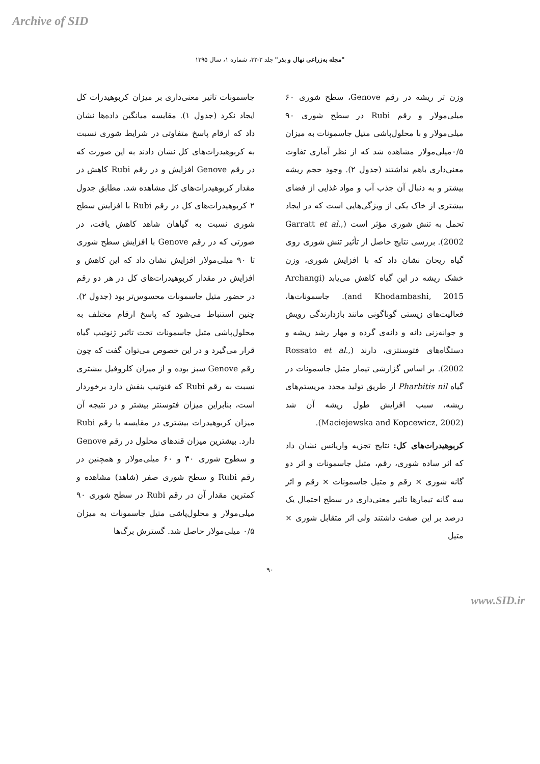Archive of SID
"مجله به‌زراعی نهال و بذر" جلد ۲-۳۲، شماره ۱، سال ۱۳۹۵
وزن تر ریشه در رقم Genove، سطح شوری ۶۰ میلی‌مولار و رقم Rubi در سطح شوری ۹۰ میلی‌مولار و با محلول‌پاشی متیل جاسمونات به میزان ۰/۵میلی‌مولار مشاهده شد که از نظر آماری تفاوت معنی‌داری باهم نداشتند (جدول ۲). وجود حجم ریشه بیشتر و به دنبال آن جذب آب و مواد غذایی از فضای بیشتری از خاک یکی از ویژگی‌هایی است که در ایجاد تحمل به تنش شوری مؤثر است (Garratt et al., 2002). بررسی نتایج حاصل از تأثیر تنش شوری روی گیاه ریحان نشان داد که با افزایش شوری، وزن خشک ریشه در این گیاه کاهش می‌یابد (Archangi and Khodambashi, 2015). جاسمونات‌ها، فعالیت‌های زیستی گوناگونی مانند بازدارندگی رویش و جوانه‌زنی دانه و دانه‌ی گرده و مهار رشد ریشه و دستگاه‌های فتوسنتزی، دارند (Rossato et al., 2002). بر اساس گزارشی تیمار متیل جاسمونات در گیاه Pharbitis nil از طریق تولید مجدد مریستم‌های ریشه، سبب افزایش طول ریشه آن شد (Maciejewska and Kopcewicz, 2002).
کربوهیدرات‌های کل: نتایج تجزیه واریانس نشان داد که اثر ساده شوری، رقم، متیل جاسمونات و اثر دو گانه شوری × رقم و متیل جاسمونات × رقم و اثر سه گانه تیمارها تاثیر معنی‌داری در سطح احتمال یک درصد بر این صفت داشتند ولی اثر متقابل شوری × متیل
جاسمونات تاثیر معنی‌داری بر میزان کربوهیدرات کل ایجاد نکرد (جدول ۱). مقایسه میانگین داده‌ها نشان داد که ارقام پاسخ متفاوتی در شرایط شوری نسبت به کربوهیدرات‌های کل نشان دادند به این صورت که در رقم Genove افزایش و در رقم Rubi کاهش در مقدار کربوهیدرات‌های کل مشاهده شد. مطابق جدول ۲ کربوهیدرات‌های کل در رقم Rubi با افزایش سطح شوری نسبت به گیاهان شاهد کاهش یافت، در صورتی که در رقم Genove با افزایش سطح شوری تا ۹۰ میلی‌مولار افزایش نشان داد که این کاهش و افزایش در مقدار کربوهیدرات‌های کل در هر دو رقم در حضور متیل جاسمونات محسوس‌تر بود (جدول ۲). چنین استنباط می‌شود که پاسخ ارقام مختلف به محلول‌پاشی متیل جاسمونات تحت تاثیر ژنوتیپ گیاه قرار می‌گیرد و در این خصوص می‌توان گفت که چون رقم Genove سبز بوده و از میزان کلروفیل بیشتری نسبت به رقم Rubi که فنوتیپ بنفش دارد برخوردار است، بنابراین میزان فتوسنتز بیشتر و در نتیجه آن میزان کربوهیدرات بیشتری در مقایسه با رقم Rubi دارد. بیشترین میزان قندهای محلول در رقم Genove و سطوح شوری ۳۰ و ۶۰ میلی‌مولار و همچنین در رقم Rubi و سطح شوری صفر (شاهد) مشاهده و کمترین مقدار آن در رقم Rubi در سطح شوری ۹۰ میلی‌مولار و محلول‌پاشی متیل جاسمونات به میزان ۰/۵ میلی‌مولار حاصل شد. گسترش برگ‌ها
۹۰
www.SID.ir